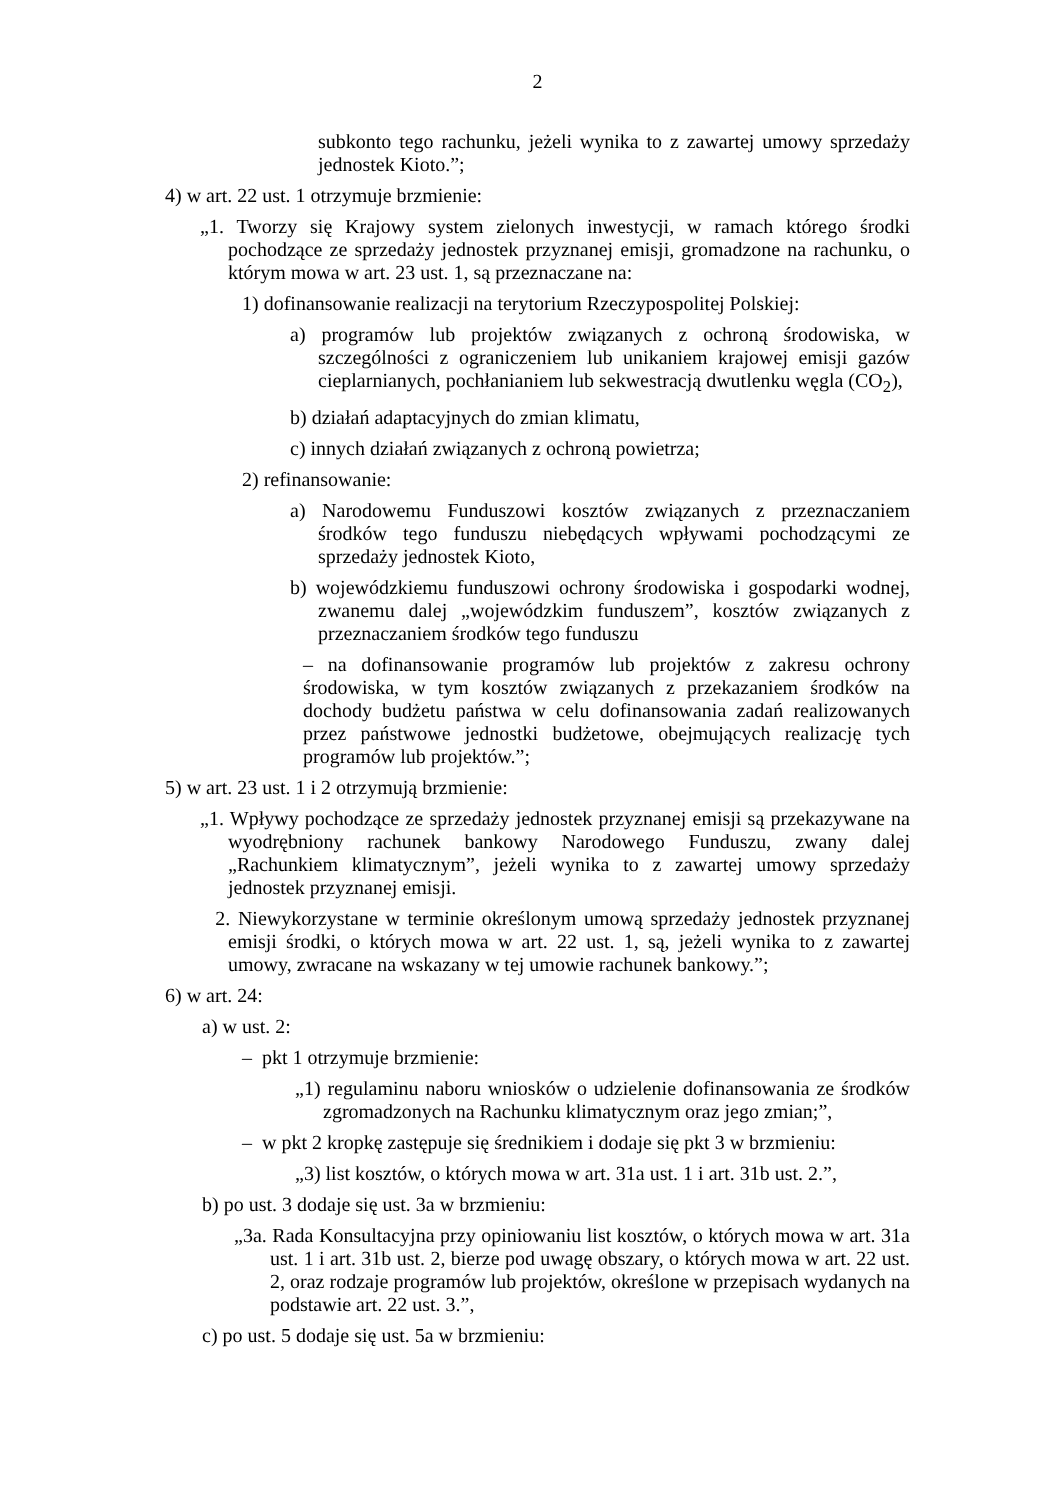2
subkonto tego rachunku, jeżeli wynika to z zawartej umowy sprzedaży jednostek Kioto.”;
4) w art. 22 ust. 1 otrzymuje brzmienie:
„1. Tworzy się Krajowy system zielonych inwestycji, w ramach którego środki pochodzące ze sprzedaży jednostek przyznanej emisji, gromadzone na rachunku, o którym mowa w art. 23 ust. 1, są przeznaczane na:
1) dofinansowanie realizacji na terytorium Rzeczypospolitej Polskiej:
a) programów lub projektów związanych z ochroną środowiska, w szczególności z ograniczeniem lub unikaniem krajowej emisji gazów cieplarnianych, pochłanianiem lub sekwestracją dwutlenku węgla (CO<sub>2</sub>),
b) działań adaptacyjnych do zmian klimatu,
c) innych działań związanych z ochroną powietrza;
2) refinansowanie:
a) Narodowemu Funduszowi kosztów związanych z przeznaczaniem środków tego funduszu niebędących wpływami pochodzącymi ze sprzedaży jednostek Kioto,
b) wojewódzkiemu funduszowi ochrony środowiska i gospodarki wodnej, zwanemu dalej „wojewódzkim funduszem”, kosztów związanych z przeznaczaniem środków tego funduszu
– na dofinansowanie programów lub projektów z zakresu ochrony środowiska, w tym kosztów związanych z przekazaniem środków na dochody budżetu państwa w celu dofinansowania zadań realizowanych przez państwowe jednostki budżetowe, obejmujących realizację tych programów lub projektów.”;
5) w art. 23 ust. 1 i 2 otrzymują brzmienie:
„1. Wpływy pochodzące ze sprzedaży jednostek przyznanej emisji są przekazywane na wyodrębniony rachunek bankowy Narodowego Funduszu, zwany dalej „Rachunkiem klimatycznym”, jeżeli wynika to z zawartej umowy sprzedaży jednostek przyznanej emisji.
2. Niewykorzystane w terminie określonym umową sprzedaży jednostek przyznanej emisji środki, o których mowa w art. 22 ust. 1, są, jeżeli wynika to z zawartej umowy, zwracane na wskazany w tej umowie rachunek bankowy.”;
6) w art. 24:
a) w ust. 2:
– pkt 1 otrzymuje brzmienie:
„1) regulaminu naboru wniosków o udzielenie dofinansowania ze środków zgromadzonych na Rachunku klimatycznym oraz jego zmian;”,
– w pkt 2 kropkę zastępuje się średnikiem i dodaje się pkt 3 w brzmieniu:
„3) list kosztów, o których mowa w art. 31a ust. 1 i art. 31b ust. 2.”,
b) po ust. 3 dodaje się ust. 3a w brzmieniu:
„3a. Rada Konsultacyjna przy opiniowaniu list kosztów, o których mowa w art. 31a ust. 1 i art. 31b ust. 2, bierze pod uwagę obszary, o których mowa w art. 22 ust. 2, oraz rodzaje programów lub projektów, określone w przepisach wydanych na podstawie art. 22 ust. 3.”,
c) po ust. 5 dodaje się ust. 5a w brzmieniu: